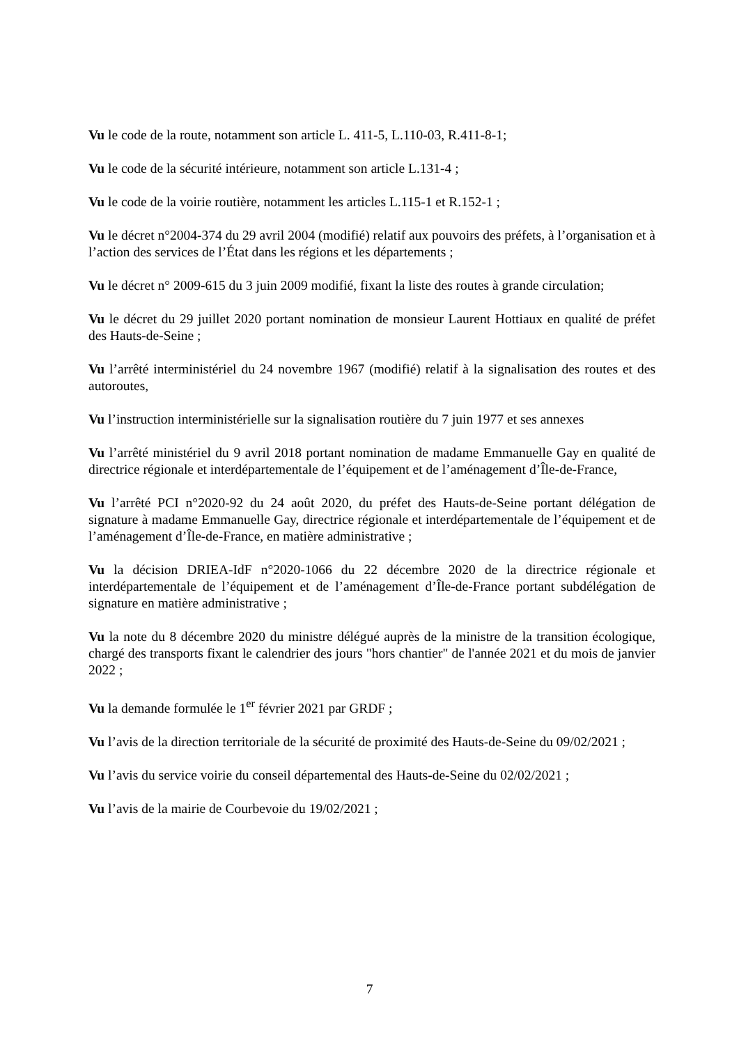Vu le code de la route, notamment son article L. 411-5, L.110-03, R.411-8-1;
Vu le code de la sécurité intérieure, notamment son article L.131-4 ;
Vu le code de la voirie routière, notamment les articles L.115-1 et R.152-1 ;
Vu le décret n°2004-374 du 29 avril 2004 (modifié) relatif aux pouvoirs des préfets, à l’organisation et à l’action des services de l’État dans les régions et les départements ;
Vu le décret n° 2009-615 du 3 juin 2009 modifié, fixant la liste des routes à grande circulation;
Vu le décret du 29 juillet 2020 portant nomination de monsieur Laurent Hottiaux en qualité de préfet des Hauts-de-Seine ;
Vu l’arrêté interministériel du 24 novembre 1967 (modifié) relatif à la signalisation des routes et des autoroutes,
Vu l’instruction interministérielle sur la signalisation routière du 7 juin 1977 et ses annexes
Vu l’arrêté ministériel du 9 avril 2018 portant nomination de madame Emmanuelle Gay en qualité de directrice régionale et interdépartementale de l’équipement et de l’aménagement d’Île-de-France,
Vu l’arrêté PCI n°2020-92 du 24 août 2020, du préfet des Hauts-de-Seine portant délégation de signature à madame Emmanuelle Gay, directrice régionale et interdépartementale de l’équipement et de l’aménagement d’Île-de-France, en matière administrative ;
Vu la décision DRIEA-IdF n°2020-1066 du 22 décembre 2020 de la directrice régionale et interdépartementale de l’équipement et de l’aménagement d’Île-de-France portant subdélégation de signature en matière administrative ;
Vu la note du 8 décembre 2020 du ministre délégué auprès de la ministre de la transition écologique, chargé des transports fixant le calendrier des jours "hors chantier" de l'année 2021 et du mois de janvier 2022 ;
Vu la demande formulée le 1<sup>er</sup> février 2021 par GRDF ;
Vu l’avis de la direction territoriale de la sécurité de proximité des Hauts-de-Seine du 09/02/2021 ;
Vu l’avis du service voirie du conseil départemental des Hauts-de-Seine du 02/02/2021 ;
Vu l’avis de la mairie de Courbevoie du 19/02/2021 ;
7